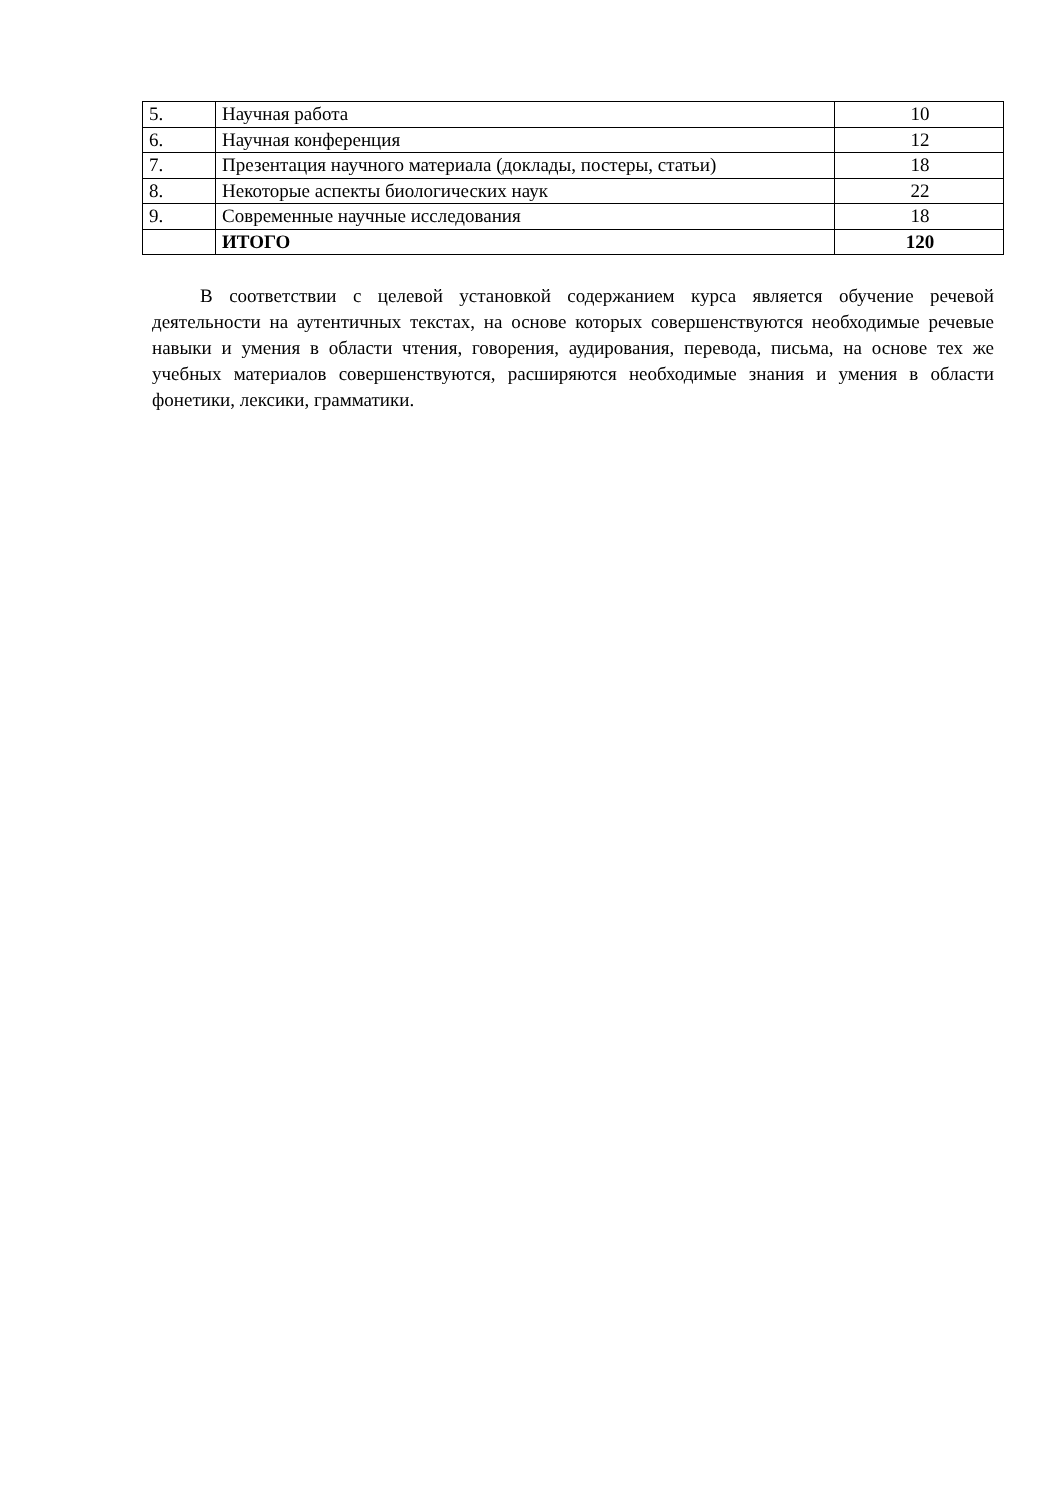| 5. | Научная работа | 10 |
| 6. | Научная конференция | 12 |
| 7. | Презентация научного материала (доклады, постеры, статьи) | 18 |
| 8. | Некоторые аспекты биологических наук | 22 |
| 9. | Современные научные исследования | 18 |
| | ИТОГО | 120 |
В соответствии с целевой установкой содержанием курса является обучение речевой деятельности на аутентичных текстах, на основе которых совершенствуются необходимые речевые навыки и умения в области чтения, говорения, аудирования, перевода, письма, на основе тех же учебных материалов совершенствуются, расширяются необходимые знания и умения в области фонетики, лексики, грамматики.